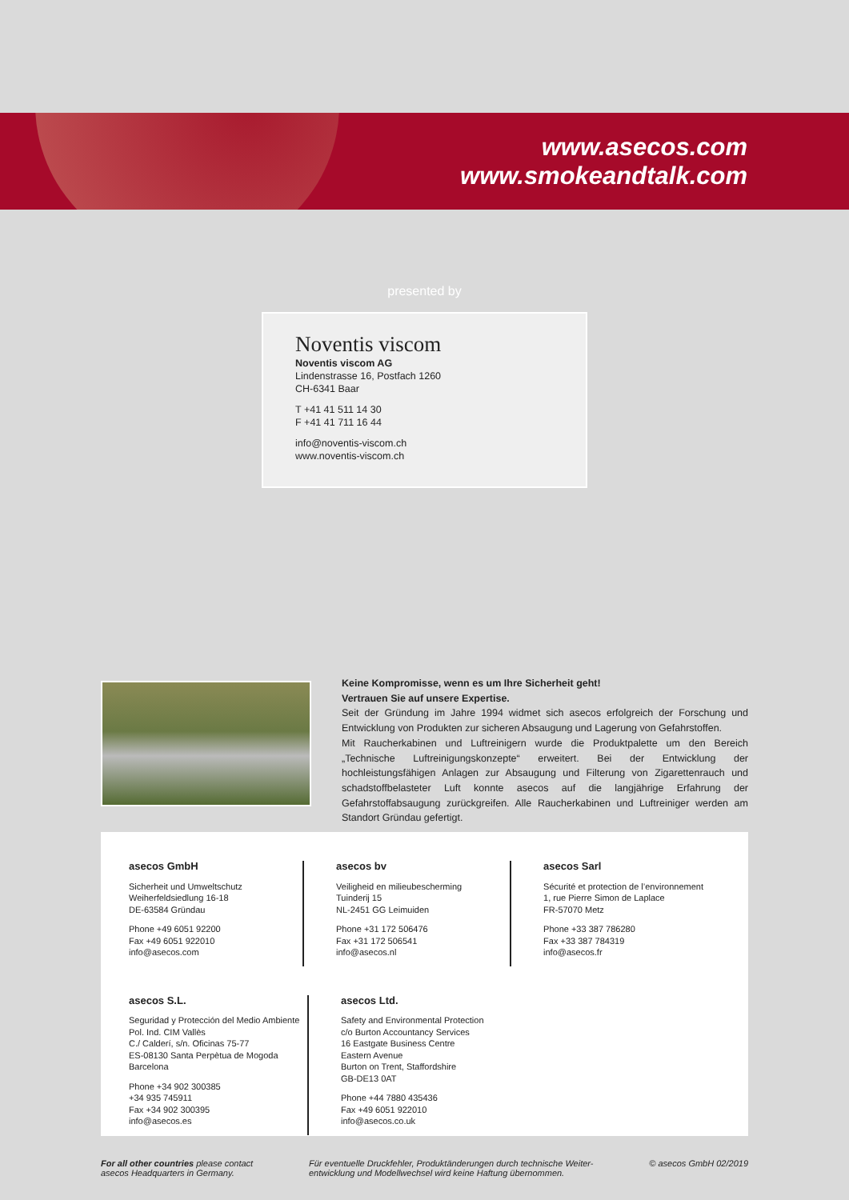www.asecos.com
www.smokeandtalk.com
presented by
Noventis viscom
Noventis viscom AG
Lindenstrasse 16, Postfach 1260
CH-6341 Baar
T +41 41 511 14 30
F +41 41 711 16 44
info@noventis-viscom.ch
www.noventis-viscom.ch
Keine Kompromisse, wenn es um Ihre Sicherheit geht!
Vertrauen Sie auf unsere Expertise.
Seit der Gründung im Jahre 1994 widmet sich asecos erfolgreich der Forschung und Entwicklung von Produkten zur sicheren Absaugung und Lagerung von Gefahrstoffen.
Mit Raucherkabinen und Luftreinigern wurde die Produktpalette um den Bereich „Technische Luftreinigungskonzepte“ erweitert. Bei der Entwicklung der hochleistungsfähigen Anlagen zur Absaugung und Filterung von Zigarettenrauch und schadstoffbelasteter Luft konnte asecos auf die langjährige Erfahrung der Gefahrstoffabsaugung zurückgreifen. Alle Raucherkabinen und Luftreiniger werden am Standort Gründau gefertigt.
asecos GmbH
Sicherheit und Umweltschutz
Weiherfeldsiedlung 16-18
DE-63584 Gründau
Phone +49 6051 92200
Fax +49 6051 922010
info@asecos.com
asecos bv
Veiligheid en milieubescherming
Tuinderij 15
NL-2451 GG Leimuiden
Phone +31 172 506476
Fax +31 172 506541
info@asecos.nl
asecos Sarl
Sécurité et protection de l’environnement
1, rue Pierre Simon de Laplace
FR-57070 Metz
Phone +33 387 786280
Fax +33 387 784319
info@asecos.fr
asecos S.L.
Seguridad y Protección del Medio Ambiente
Pol. Ind. CIM Vallès
C./ Calderí, s/n. Oficinas 75-77
ES-08130 Santa Perpètua de Mogoda
Barcelona
Phone +34 902 300385
+34 935 745911
Fax +34 902 300395
info@asecos.es
asecos Ltd.
Safety and Environmental Protection
c/o Burton Accountancy Services
16 Eastgate Business Centre
Eastern Avenue
Burton on Trent, Staffordshire
GB-DE13 0AT
Phone +44 7880 435436
Fax +49 6051 922010
info@asecos.co.uk
For all other countries please contact
asecos Headquarters in Germany.
Für eventuelle Druckfehler, Produktänderungen durch technische Weiter-
entwicklung und Modellwechsel wird keine Haftung übernommen.
© asecos GmbH 02/2019